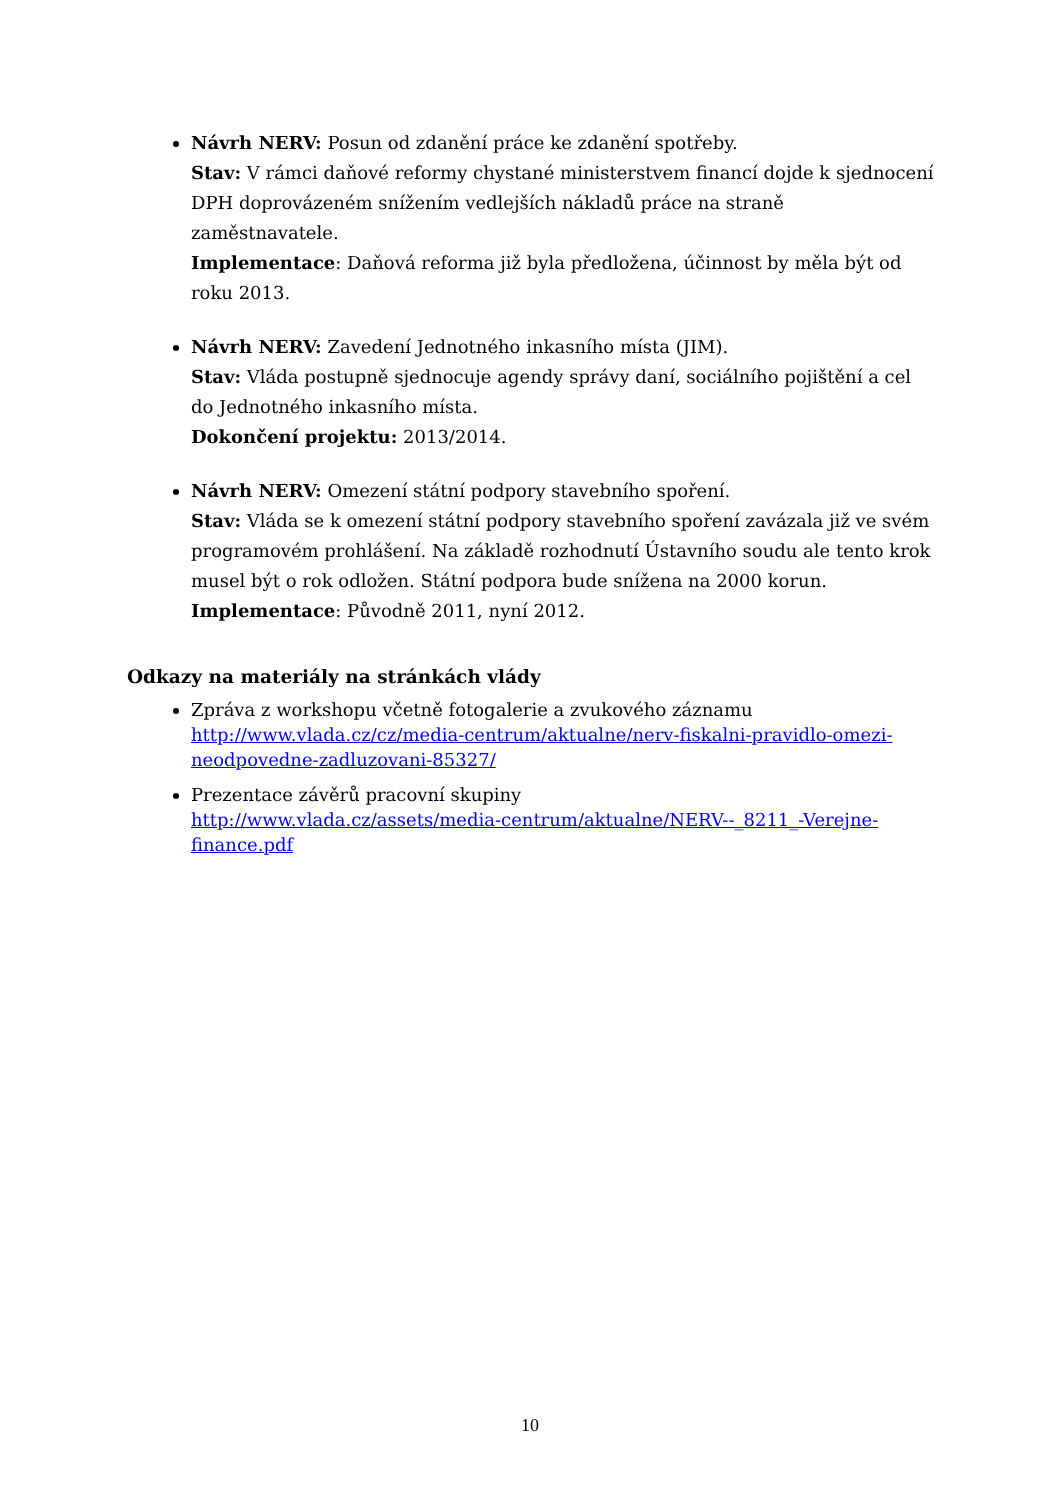Návrh NERV: Posun od zdanění práce ke zdanění spotřeby.
Stav: V rámci daňové reformy chystané ministerstvem financí dojde k sjednocení DPH doprovázeném snížením vedlejších nákladů práce na straně zaměstnavatele.
Implementace: Daňová reforma již byla předložena, účinnost by měla být od roku 2013.
Návrh NERV: Zavedení Jednotného inkasního místa (JIM).
Stav: Vláda postupně sjednocuje agendy správy daní, sociálního pojištění a cel do Jednotného inkasního místa.
Dokončení projektu: 2013/2014.
Návrh NERV: Omezení státní podpory stavebního spoření.
Stav: Vláda se k omezení státní podpory stavebního spoření zavázala již ve svém programovém prohlášení. Na základě rozhodnutí Ústavního soudu ale tento krok musel být o rok odložen. Státní podpora bude snížena na 2000 korun.
Implementace: Původně 2011, nyní 2012.
Odkazy na materiály na stránkách vlády
Zpráva z workshopu včetně fotogalerie a zvukového záznamu
http://www.vlada.cz/cz/media-centrum/aktualne/nerv-fiskalni-pravidlo-omezi-neodpovedne-zadluzovani-85327/
Prezentace závěrů pracovní skupiny
http://www.vlada.cz/assets/media-centrum/aktualne/NERV--_8211_-Verejne-finance.pdf
10